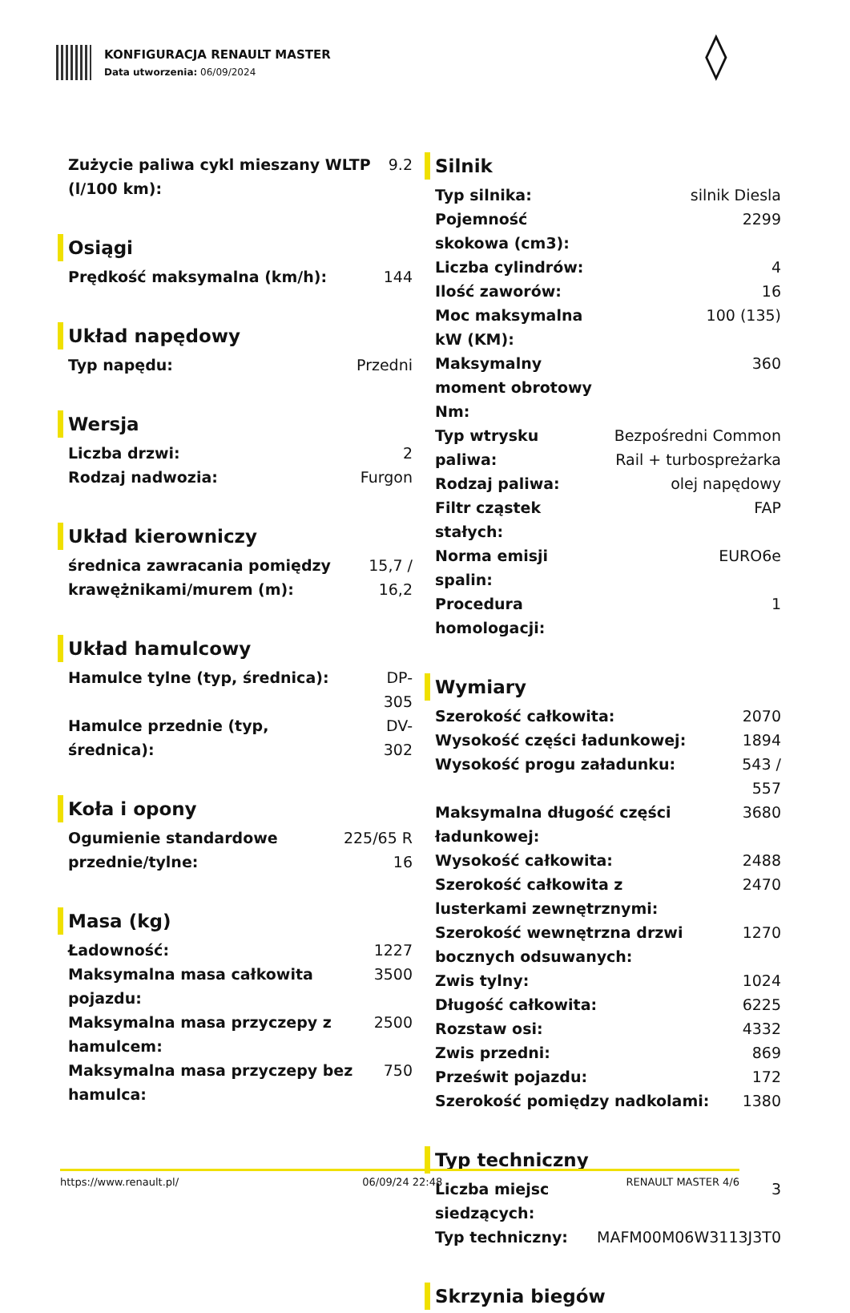KONFIGURACJA RENAULT MASTER
Data utworzenia: 06/09/2024
◊
| Zużycie paliwa cykl mieszany WLTP (l/100 km): | 9.2 |
Osiągi
| Prędkość maksymalna (km/h): | 144 |
Układ napędowy
| Typ napędu: | Przedni |
Wersja
| Liczba drzwi: | 2 |
| Rodzaj nadwozia: | Furgon |
Układ kierowniczy
| średnica zawracania pomiędzy krawężnikami/murem (m): | 15,7 / 16,2 |
Układ hamulcowy
| Hamulce tylne (typ, średnica): | DP-305 |
| Hamulce przednie (typ, średnica): | DV-302 |
Koła i opony
| Ogumienie standardowe przednie/tylne: | 225/65 R 16 |
Masa (kg)
| Ładowność: | 1227 |
| Maksymalna masa całkowita pojazdu: | 3500 |
| Maksymalna masa przyczepy z hamulcem: | 2500 |
| Maksymalna masa przyczepy bez hamulca: | 750 |
Silnik
| Typ silnika: | silnik Diesla |
| Pojemność skokowa (cm3): | 2299 |
| Liczba cylindrów: | 4 |
| Ilość zaworów: | 16 |
| Moc maksymalna kW (KM): | 100 (135) |
| Maksymalny moment obrotowy Nm: | 360 |
| Typ wtrysku paliwa: | Bezpośredni Common Rail + turbospreżarka |
| Rodzaj paliwa: | olej napędowy |
| Filtr cząstek stałych: | FAP |
| Norma emisji spalin: | EURO6e |
| Procedura homologacji: | 1 |
Wymiary
| Szerokość całkowita: | 2070 |
| Wysokość części ładunkowej: | 1894 |
| Wysokość progu załadunku: | 543 / 557 |
| Maksymalna długość części ładunkowej: | 3680 |
| Wysokość całkowita: | 2488 |
| Szerokość całkowita z lusterkami zewnętrznymi: | 2470 |
| Szerokość wewnętrzna drzwi bocznych odsuwanych: | 1270 |
| Zwis tylny: | 1024 |
| Długość całkowita: | 6225 |
| Rozstaw osi: | 4332 |
| Zwis przedni: | 869 |
| Prześwit pojazdu: | 172 |
| Szerokość pomiędzy nadkolami: | 1380 |
Typ techniczny
| Liczba miejsc siedzących: | 3 |
| Typ techniczny: | MAFM00M06W3113J3T0 |
Skrzynia biegów
https://www.renault.pl/ 06/09/24 22:48 RENAULT MASTER 4/6